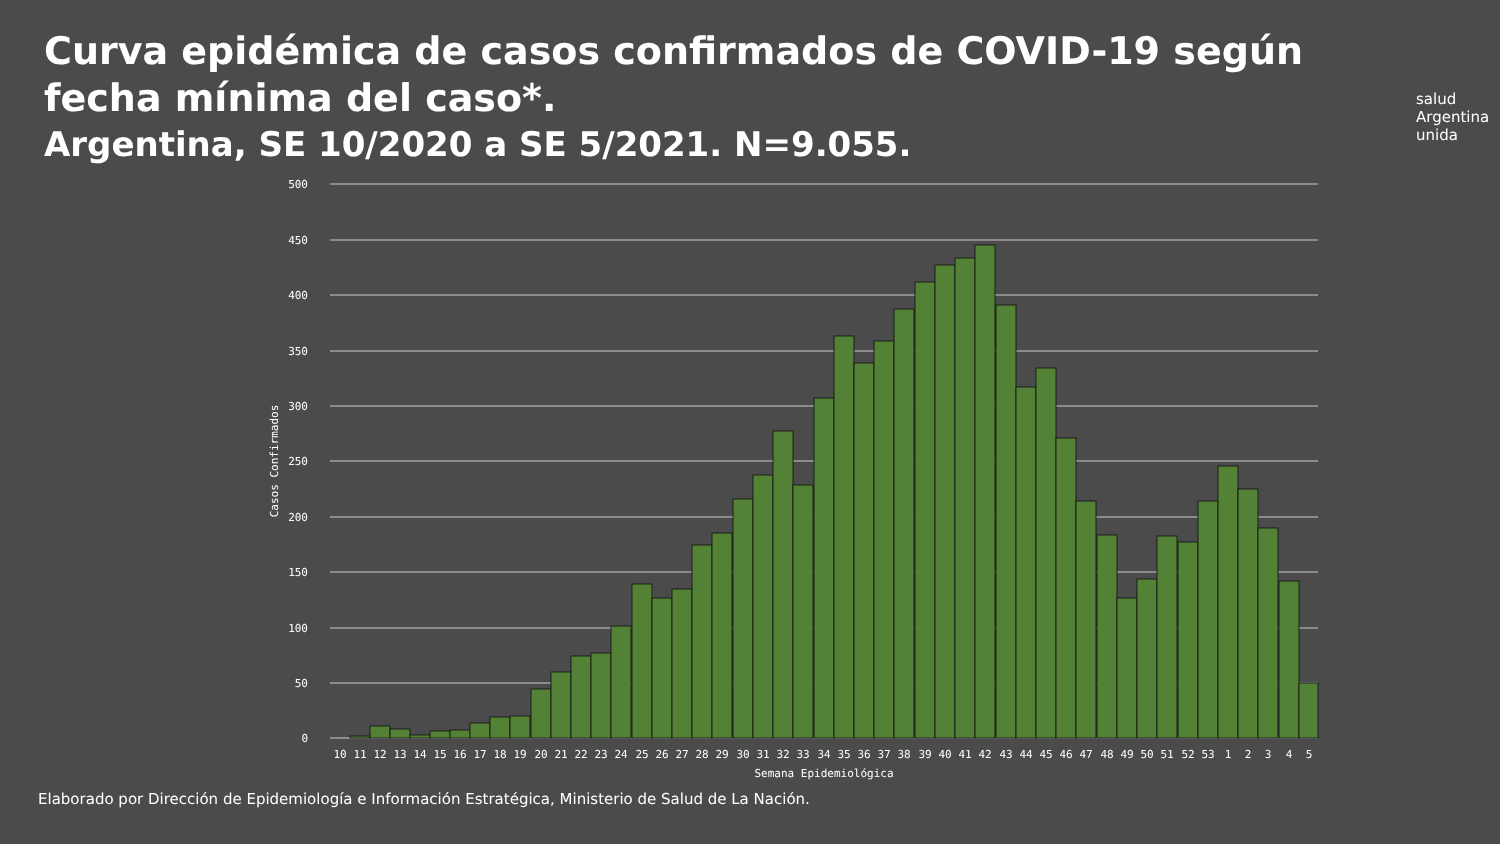Curva epidémica de casos confirmados de COVID-19 según fecha mínima del caso*.
Argentina, SE 10/2020 a SE 5/2021. N=9.055.
salud
Argentina unida
500
450
400
350
300
250
200
150
100
50
0
10
11
12
13
14
15
16
17
18
19
20
21
22
23
24
25
26
27
28
29
30
31
32
33
34
35
36
37
38
39
40
41
42
43
44
45
46
47
48
49
50
51
52
53
1
2
3
4
5
Semana Epidemiológica
Casos Confirmados
Elaborado por Dirección de Epidemiología e Información Estratégica, Ministerio de Salud de La Nación.